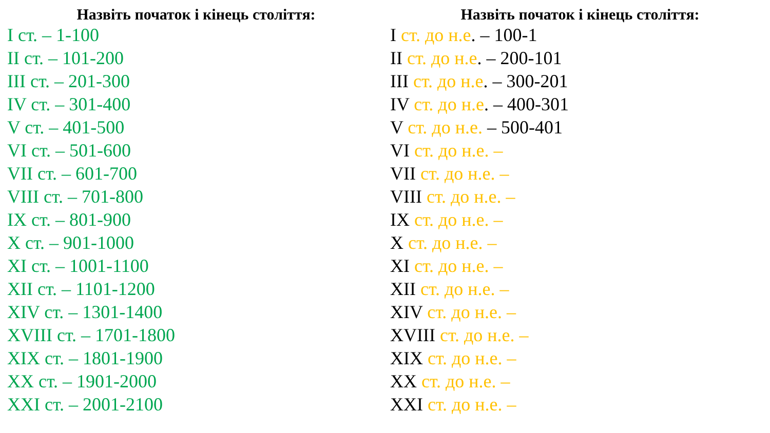Назвіть початок і кінець століття:
I ст. – 1-100
II ст. – 101-200
III ст. – 201-300
IV ст. – 301-400
V ст. – 401-500
VI ст. – 501-600
VII ст. – 601-700
VIII ст. – 701-800
IX ст. – 801-900
X ст. – 901-1000
XI ст. – 1001-1100
XII ст. – 1101-1200
XIV ст. – 1301-1400
XVIII ст. – 1701-1800
XIX ст. – 1801-1900
XX ст. – 1901-2000
XXI ст. – 2001-2100
Назвіть початок і кінець століття:
I ст. до н.е. – 100-1
II ст. до н.е. – 200-101
III ст. до н.е. – 300-201
IV ст. до н.е. – 400-301
V ст. до н.е. – 500-401
VI ст. до н.е. –
VII ст. до н.е. –
VIII ст. до н.е. –
IX ст. до н.е. –
X ст. до н.е. –
XI ст. до н.е. –
XII ст. до н.е. –
XIV ст. до н.е. –
XVIII ст. до н.е. –
XIX ст. до н.е. –
XX ст. до н.е. –
XXI ст. до н.е. –